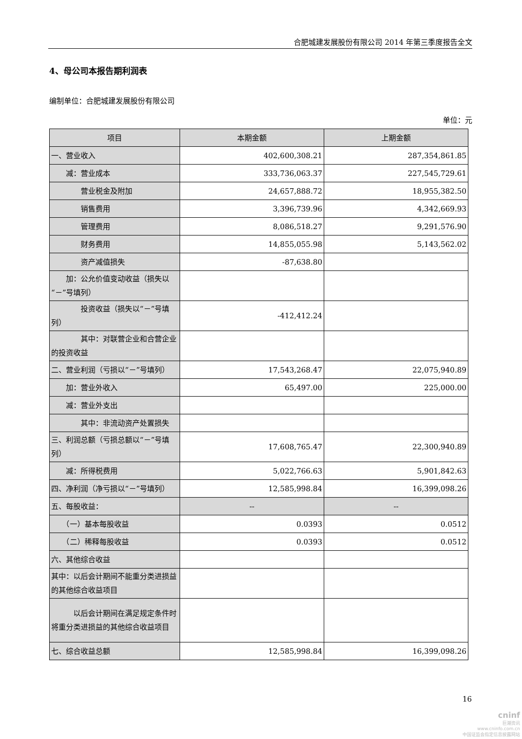合肥城建发展股份有限公司 2014 年第三季度报告全文
4、母公司本报告期利润表
编制单位：合肥城建发展股份有限公司
单位：元
| 项目 | 本期金额 | 上期金额 |
| --- | --- | --- |
| 一、营业收入 | 402,600,308.21 | 287,354,861.85 |
| 减：营业成本 | 333,736,063.37 | 227,545,729.61 |
| 营业税金及附加 | 24,657,888.72 | 18,955,382.50 |
| 销售费用 | 3,396,739.96 | 4,342,669.93 |
| 管理费用 | 8,086,518.27 | 9,291,576.90 |
| 财务费用 | 14,855,055.98 | 5,143,562.02 |
| 资产减值损失 | -87,638.80 | |
| 加：公允价值变动收益（损失以“－”号填列） | | |
| 投资收益（损失以“－”号填列） | -412,412.24 | |
| 其中：对联营企业和合营企业的投资收益 | | |
| 二、营业利润（亏损以“－”号填列） | 17,543,268.47 | 22,075,940.89 |
| 加：营业外收入 | 65,497.00 | 225,000.00 |
| 减：营业外支出 | | |
| 其中：非流动资产处置损失 | | |
| 三、利润总额（亏损总额以“－”号填列） | 17,608,765.47 | 22,300,940.89 |
| 减：所得税费用 | 5,022,766.63 | 5,901,842.63 |
| 四、净利润（净亏损以“－”号填列） | 12,585,998.84 | 16,399,098.26 |
| 五、每股收益： | -- | -- |
| （一）基本每股收益 | 0.0393 | 0.0512 |
| （二）稀释每股收益 | 0.0393 | 0.0512 |
| 六、其他综合收益 | | |
| 其中：以后会计期间不能重分类进损益的其他综合收益项目 | | |
| 以后会计期间在满足规定条件时将重分类进损益的其他综合收益项目 | | |
| 七、综合收益总额 | 12,585,998.84 | 16,399,098.26 |
16
cninf
巨潮资讯
www.cninfo.com.cn
中国证监会指定信息披露网站